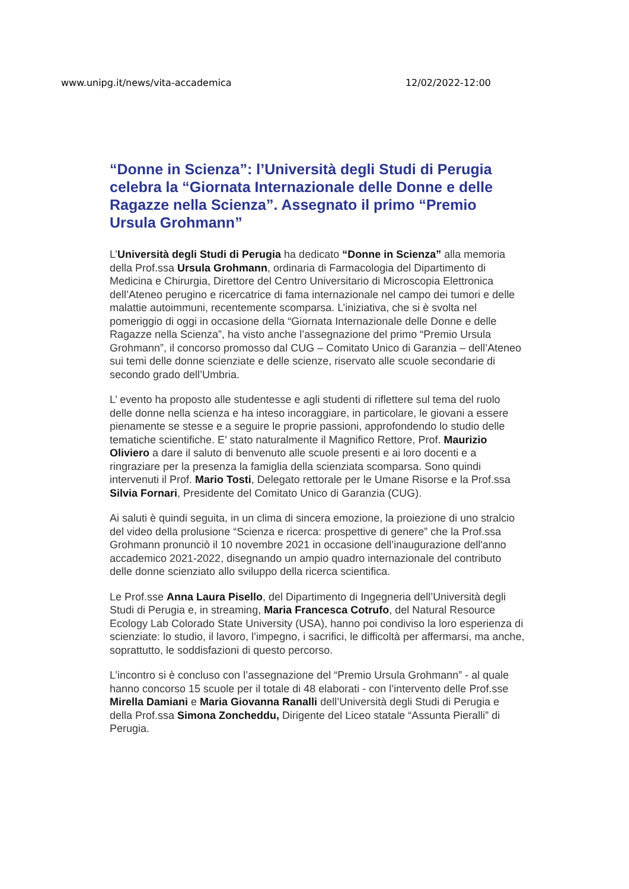www.unipg.it/news/vita-accademica 12/02/2022-12:00
“Donne in Scienza”: l’Università degli Studi di Perugia celebra la “Giornata Internazionale delle Donne e delle Ragazze nella Scienza”. Assegnato il primo “Premio Ursula Grohmann”
L’Università degli Studi di Perugia ha dedicato “Donne in Scienza” alla memoria della Prof.ssa Ursula Grohmann, ordinaria di Farmacologia del Dipartimento di Medicina e Chirurgia, Direttore del Centro Universitario di Microscopia Elettronica dell’Ateneo perugino e ricercatrice di fama internazionale nel campo dei tumori e delle malattie autoimmuni, recentemente scomparsa. L’iniziativa, che si è svolta nel pomeriggio di oggi in occasione della “Giornata Internazionale delle Donne e delle Ragazze nella Scienza”, ha visto anche l’assegnazione del primo “Premio Ursula Grohmann”, il concorso promosso dal CUG – Comitato Unico di Garanzia – dell’Ateneo sui temi delle donne scienziate e delle scienze, riservato alle scuole secondarie di secondo grado dell’Umbria.
L’ evento ha proposto alle studentesse e agli studenti di riflettere sul tema del ruolo delle donne nella scienza e ha inteso incoraggiare, in particolare, le giovani a essere pienamente se stesse e a seguire le proprie passioni, approfondendo lo studio delle tematiche scientifiche. E’ stato naturalmente il Magnifico Rettore, Prof. Maurizio Oliviero a dare il saluto di benvenuto alle scuole presenti e ai loro docenti e a ringraziare per la presenza la famiglia della scienziata scomparsa. Sono quindi intervenuti il Prof. Mario Tosti, Delegato rettorale per le Umane Risorse e la Prof.ssa Silvia Fornari, Presidente del Comitato Unico di Garanzia (CUG).
Ai saluti è quindi seguita, in un clima di sincera emozione, la proiezione di uno stralcio del video della prolusione “Scienza e ricerca: prospettive di genere” che la Prof.ssa Grohmann pronunciò il 10 novembre 2021 in occasione dell’inaugurazione dell'anno accademico 2021-2022, disegnando un ampio quadro internazionale del contributo delle donne scienziato allo sviluppo della ricerca scientifica.
Le Prof.sse Anna Laura Pisello, del Dipartimento di Ingegneria dell’Università degli Studi di Perugia e, in streaming, Maria Francesca Cotrufo, del Natural Resource Ecology Lab Colorado State University (USA), hanno poi condiviso la loro esperienza di scienziate: lo studio, il lavoro, l’impegno, i sacrifici, le difficoltà per affermarsi, ma anche, soprattutto, le soddisfazioni di questo percorso.
L’incontro si è concluso con l’assegnazione del “Premio Ursula Grohmann” - al quale hanno concorso 15 scuole per il totale di 48 elaborati - con l’intervento delle Prof.sse Mirella Damiani e Maria Giovanna Ranalli dell’Università degli Studi di Perugia e della Prof.ssa Simona Zoncheddu, Dirigente del Liceo statale “Assunta Pieralli” di Perugia.